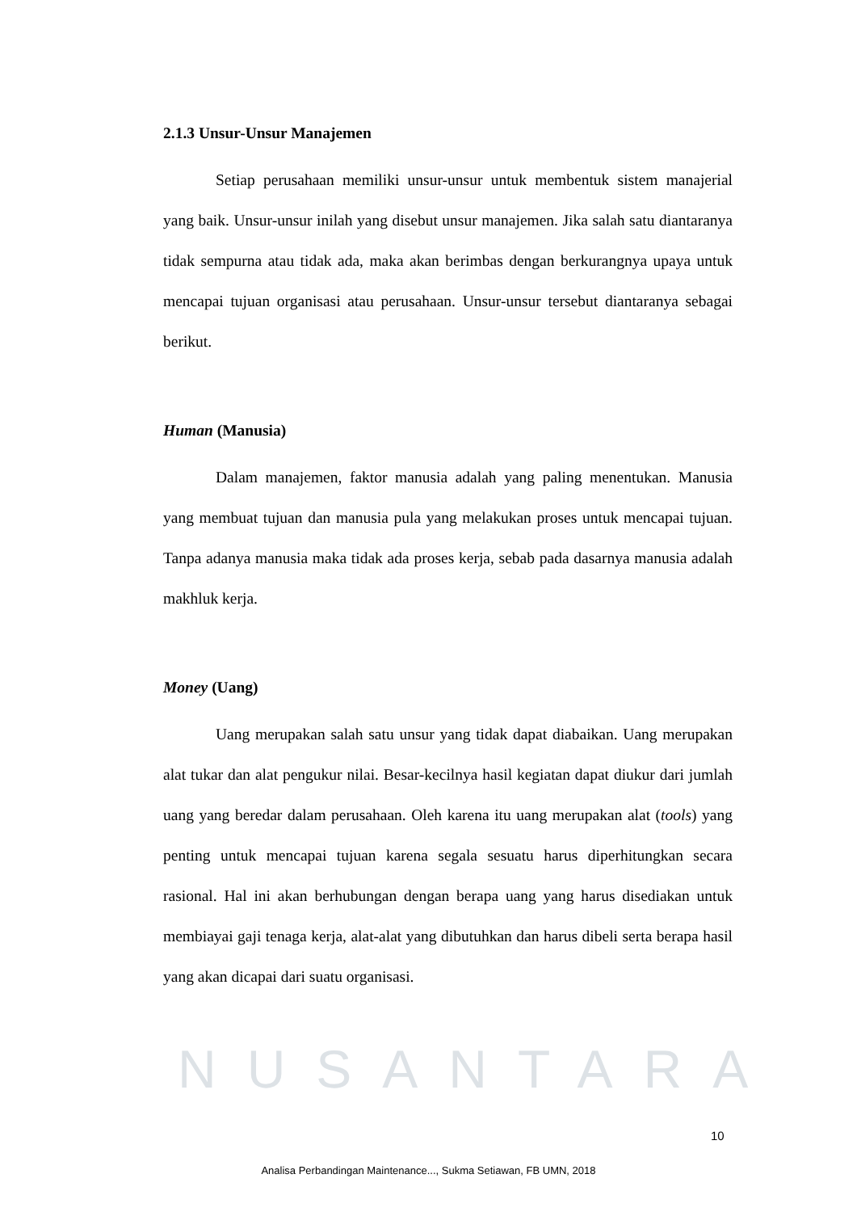NUSANTARA
2.1.3 Unsur-Unsur Manajemen
Setiap perusahaan memiliki unsur-unsur untuk membentuk sistem manajerial yang baik. Unsur-unsur inilah yang disebut unsur manajemen. Jika salah satu diantaranya tidak sempurna atau tidak ada, maka akan berimbas dengan berkurangnya upaya untuk mencapai tujuan organisasi atau perusahaan. Unsur-unsur tersebut diantaranya sebagai berikut.
Human (Manusia)
Dalam manajemen, faktor manusia adalah yang paling menentukan. Manusia yang membuat tujuan dan manusia pula yang melakukan proses untuk mencapai tujuan. Tanpa adanya manusia maka tidak ada proses kerja, sebab pada dasarnya manusia adalah makhluk kerja.
Money (Uang)
Uang merupakan salah satu unsur yang tidak dapat diabaikan. Uang merupakan alat tukar dan alat pengukur nilai. Besar-kecilnya hasil kegiatan dapat diukur dari jumlah uang yang beredar dalam perusahaan. Oleh karena itu uang merupakan alat (tools) yang penting untuk mencapai tujuan karena segala sesuatu harus diperhitungkan secara rasional. Hal ini akan berhubungan dengan berapa uang yang harus disediakan untuk membiayai gaji tenaga kerja, alat-alat yang dibutuhkan dan harus dibeli serta berapa hasil yang akan dicapai dari suatu organisasi.
10
Analisa Perbandingan Maintenance..., Sukma Setiawan, FB UMN, 2018